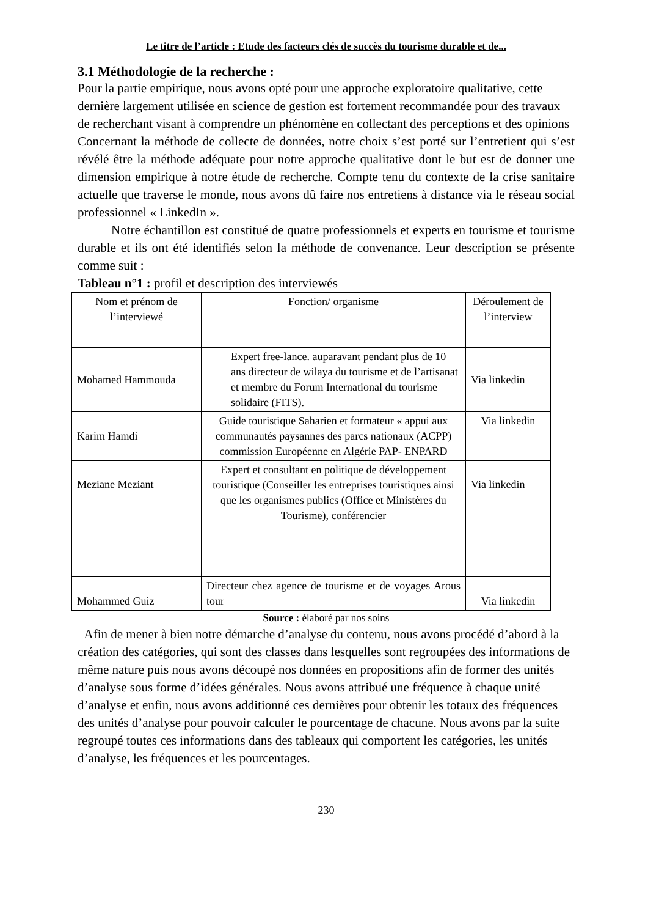Le titre de l’article : Etude des facteurs clés de succès du tourisme durable et de...
3.1 Méthodologie de la recherche :
Pour la partie empirique, nous avons opté pour une approche exploratoire qualitative, cette dernière largement utilisée en science de gestion est fortement recommandée pour des travaux de recherchant visant à comprendre un phénomène en collectant des perceptions et des opinions
Concernant la méthode de collecte de données, notre choix s’est porté sur l’entretient qui s’est révélé être la méthode adéquate pour notre approche qualitative dont le but est de donner une dimension empirique à notre étude de recherche. Compte tenu du contexte de la crise sanitaire actuelle que traverse le monde, nous avons dû faire nos entretiens à distance via le réseau social professionnel « LinkedIn ».
Notre échantillon est constitué de quatre professionnels et experts en tourisme et tourisme durable et ils ont été identifiés selon la méthode de convenance. Leur description se présente comme suit :
Tableau n°1 : profil et description des interviewés
| Nom et prénom de l’interviewé | Fonction/ organisme | Déroulement de l’interview |
| Mohamed Hammouda | Expert free-lance. auparavant pendant plus de 10 ans directeur de wilaya du tourisme et de l’artisanat et membre du Forum International du tourisme solidaire (FITS). | Via linkedin |
| Karim Hamdi | Guide touristique Saharien et formateur « appui aux communautés paysannes des parcs nationaux (ACPP) commission Européenne en Algérie PAP- ENPARD | Via linkedin |
| Meziane Meziant | Expert et consultant en politique de développement touristique (Conseiller les entreprises touristiques ainsi que les organismes publics (Office et Ministères du Tourisme), conférencier | Via linkedin |
| Mohammed Guiz | Directeur chez agence de tourisme et de voyages Arous tour | Via linkedin |
Source : élaboré par nos soins
Afin de mener à bien notre démarche d’analyse du contenu, nous avons procédé d’abord à la création des catégories, qui sont des classes dans lesquelles sont regroupées des informations de même nature puis nous avons découpé nos données en propositions afin de former des unités d’analyse sous forme d’idées générales. Nous avons attribué une fréquence à chaque unité d’analyse et enfin, nous avons additionné ces dernières pour obtenir les totaux des fréquences des unités d’analyse pour pouvoir calculer le pourcentage de chacune. Nous avons par la suite regroupé toutes ces informations dans des tableaux qui comportent les catégories, les unités d’analyse, les fréquences et les pourcentages.
230